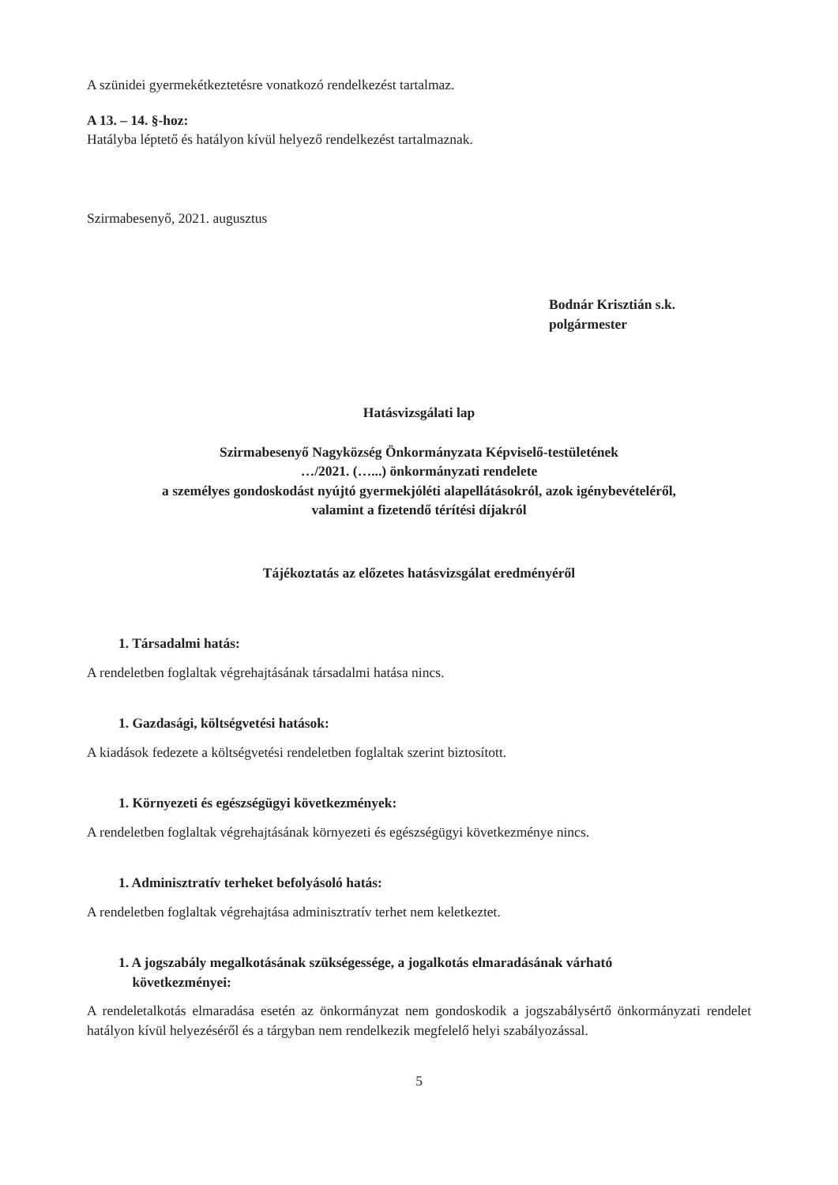A szünidei gyermekétkeztetésre vonatkozó rendelkezést tartalmaz.
A 13. – 14. §-hoz:
Hatályba léptető és hatályon kívül helyező rendelkezést tartalmaznak.
Szirmabesenyő, 2021. augusztus
Bodnár Krisztián s.k.
polgármester
Hatásvizsgálati lap
Szirmabesenyő Nagyközség Önkormányzata Képviselő-testületének
…/2021. (…...) önkormányzati rendelete
a személyes gondoskodást nyújtó gyermekjóléti alapellátásokról, azok igénybevételéről,
valamint a fizetendő térítési díjakról
Tájékoztatás az előzetes hatásvizsgálat eredményéről
1. Társadalmi hatás:
A rendeletben foglaltak végrehajtásának társadalmi hatása nincs.
1. Gazdasági, költségvetési hatások:
A kiadások fedezete a költségvetési rendeletben foglaltak szerint biztosított.
1. Környezeti és egészségügyi következmények:
A rendeletben foglaltak végrehajtásának környezeti és egészségügyi következménye nincs.
1. Adminisztratív terheket befolyásoló hatás:
A rendeletben foglaltak végrehajtása adminisztratív terhet nem keletkeztet.
1. A jogszabály megalkotásának szükségessége, a jogalkotás elmaradásának várható
következményei:
A rendeletalkotás elmaradása esetén az önkormányzat nem gondoskodik a jogszabálysértő önkormányzati rendelet hatályon kívül helyezéséről és a tárgyban nem rendelkezik megfelelő helyi szabályozással.
5